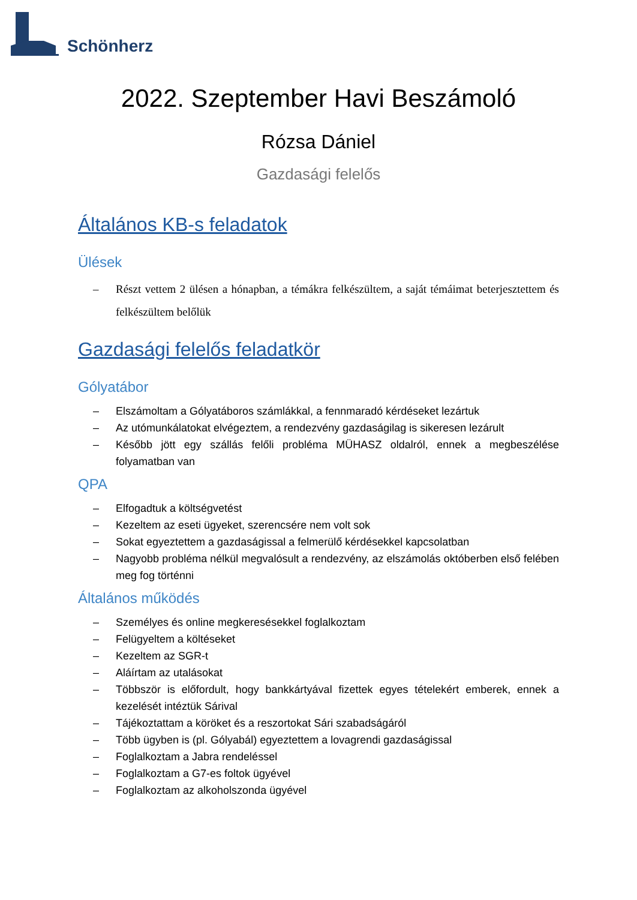Schönherz
2022. Szeptember Havi Beszámoló
Rózsa Dániel
Gazdasági felelős
Általános KB-s feladatok
Ülések
– Részt vettem 2 ülésen a hónapban, a témákra felkészültem, a saját témáimat beterjesztettem és felkészültem belőlük
Gazdasági felelős feladatkör
Gólyatábor
– Elszámoltam a Gólyatáboros számlákkal, a fennmaradó kérdéseket lezártuk
– Az utómunkálatokat elvégeztem, a rendezvény gazdaságilag is sikeresen lezárult
– Később jött egy szállás felőli probléma MÜHASZ oldalról, ennek a megbeszélése folyamatban van
QPA
– Elfogadtuk a költségvetést
– Kezeltem az eseti ügyeket, szerencsére nem volt sok
– Sokat egyeztettem a gazdaságissal a felmerülő kérdésekkel kapcsolatban
– Nagyobb probléma nélkül megvalósult a rendezvény, az elszámolás októberben első felében meg fog történni
Általános működés
– Személyes és online megkeresésekkel foglalkoztam
– Felügyeltem a költéseket
– Kezeltem az SGR-t
– Aláírtam az utalásokat
– Többször is előfordult, hogy bankkártyával fizettek egyes tételekért emberek, ennek a kezelését intéztük Sárival
– Tájékoztattam a köröket és a reszortokat Sári szabadságáról
– Több ügyben is (pl. Gólyabál) egyeztettem a lovagrendi gazdaságissal
– Foglalkoztam a Jabra rendeléssel
– Foglalkoztam a G7-es foltok ügyével
– Foglalkoztam az alkoholszonda ügyével